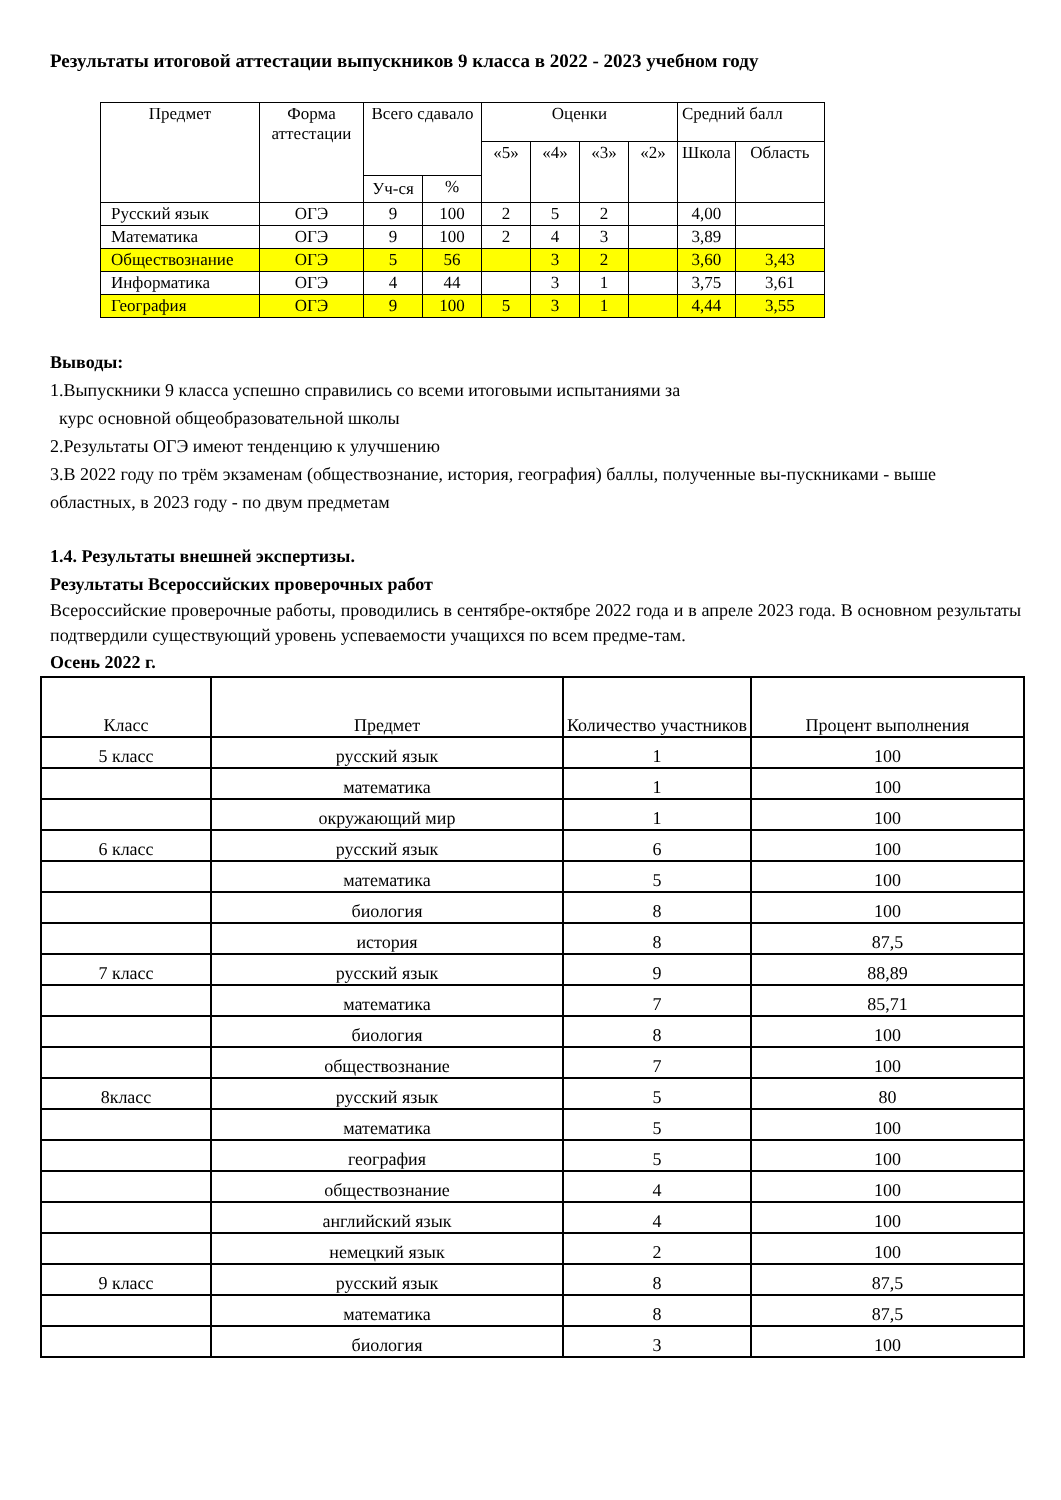Результаты итоговой аттестации выпускников 9 класса в 2022 - 2023 учебном году
| Предмет | Форма аттестации | Всего сдавало | | Оценки | | | | Средний балл | |
| --- | --- | --- | --- | --- | --- | --- | --- | --- | --- |
| | | | | «5» | «4» | «3» | «2» | Школа | Область |
| | | Уч-ся | % | | | | | | |
| Русский язык | ОГЭ | 9 | 100 | 2 | 5 | 2 | | 4,00 | |
| Математика | ОГЭ | 9 | 100 | 2 | 4 | 3 | | 3,89 | |
| Обществознание | ОГЭ | 5 | 56 | | 3 | 2 | | 3,60 | 3,43 |
| Информатика | ОГЭ | 4 | 44 | | 3 | 1 | | 3,75 | 3,61 |
| География | ОГЭ | 9 | 100 | 5 | 3 | 1 | | 4,44 | 3,55 |
Выводы:
1.Выпускники 9 класса успешно справились со всеми итоговыми испытаниями за
курс основной общеобразовательной школы
2.Результаты ОГЭ имеют тенденцию к улучшению
3.В 2022 году по трём экзаменам (обществознание, история, география) баллы, полученные вы-пускниками - выше областных, в 2023 году - по двум предметам
1.4. Результаты внешней экспертизы.
Результаты Всероссийских проверочных работ
Всероссийские проверочные работы, проводились в сентябре-октябре 2022 года и в апреле 2023 года. В основном результаты подтвердили существующий уровень успеваемости учащихся по всем предме-там.
Осень 2022 г.
| Класс | Предмет | Количество участников | Процент выполнения |
| --- | --- | --- | --- |
| 5 класс | русский язык | 1 | 100 |
| | математика | 1 | 100 |
| | окружающий мир | 1 | 100 |
| 6 класс | русский язык | 6 | 100 |
| | математика | 5 | 100 |
| | биология | 8 | 100 |
| | история | 8 | 87,5 |
| 7 класс | русский язык | 9 | 88,89 |
| | математика | 7 | 85,71 |
| | биология | 8 | 100 |
| | обществознание | 7 | 100 |
| 8класс | русский язык | 5 | 80 |
| | математика | 5 | 100 |
| | география | 5 | 100 |
| | обществознание | 4 | 100 |
| | английский язык | 4 | 100 |
| | немецкий язык | 2 | 100 |
| 9 класс | русский язык | 8 | 87,5 |
| | математика | 8 | 87,5 |
| | биология | 3 | 100 |